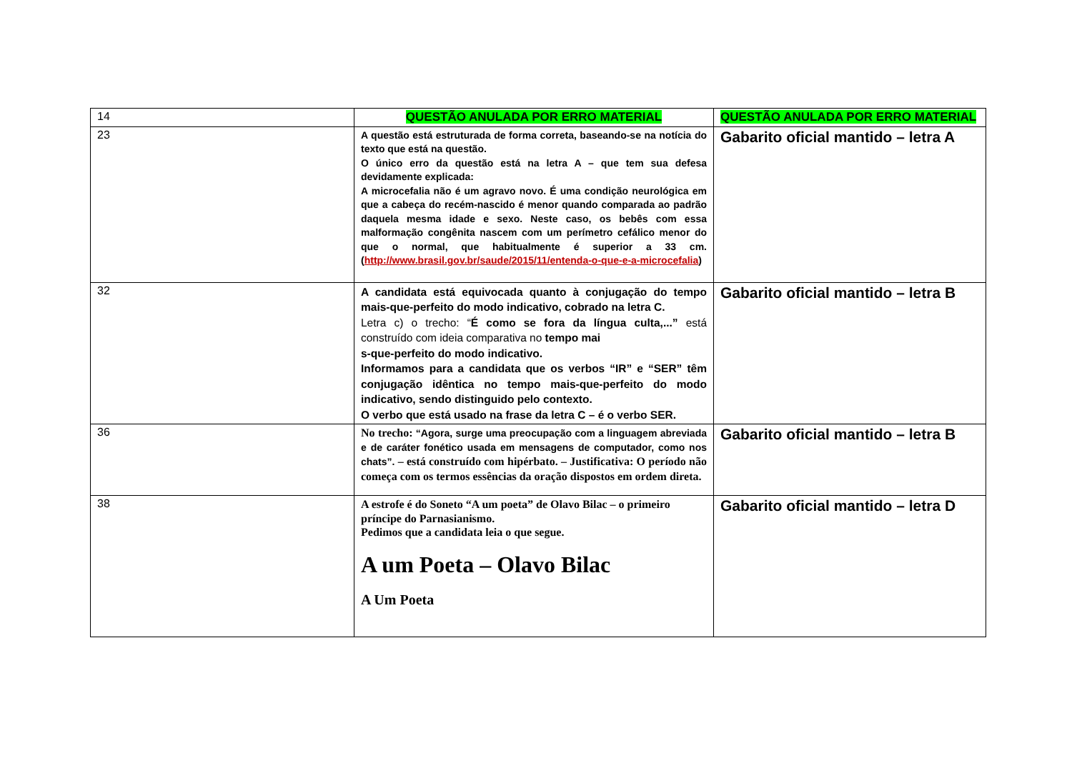| 14 | QUESTÃO ANULADA POR ERRO MATERIAL | QUESTÃO ANULADA POR ERRO MATERIAL |
| 23 | A questão está estruturada de forma correta, baseando-se na notícia do texto que está na questão. O único erro da questão está na letra A – que tem sua defesa devidamente explicada: A microcefalia não é um agravo novo. É uma condição neurológica em que a cabeça do recém-nascido é menor quando comparada ao padrão daquela mesma idade e sexo. Neste caso, os bebês com essa malformação congênita nascem com um perímetro cefálico menor do que o normal, que habitualmente é superior a 33 cm. ( http://www.brasil.gov.br/saude/2015/11/entenda-o-que-e-a-microcefalia ) | Gabarito oficial mantido – letra A |
| 32 | A candidata está equivocada quanto à conjugação do tempo mais-que-perfeito do modo indicativo, cobrado na letra C. Letra c) o trecho: “ É como se fora da língua culta,...” está construído com ideia comparativa no tempo mai s-que-perfeito do modo indicativo. Informamos para a candidata que os verbos “IR” e “SER” têm conjugação idêntica no tempo mais-que-perfeito do modo indicativo, sendo distinguido pelo contexto. O verbo que está usado na frase da letra C – é o verbo SER. | Gabarito oficial mantido – letra B |
| 36 | No trecho: “Agora, surge uma preocupação com a linguagem abreviada e de caráter fonético usada em mensagens de computador, como nos chats”. – está construído com hipérbato. – Justificativa: O período não começa com os termos essências da oração dispostos em ordem direta. | Gabarito oficial mantido – letra B |
| 38 | A estrofe é do Soneto “A um poeta” de Olavo Bilac – o primeiro príncipe do Parnasianismo. Pedimos que a candidata leia o que segue. A um Poeta – Olavo Bilac A Um Poeta | Gabarito oficial mantido – letra D |